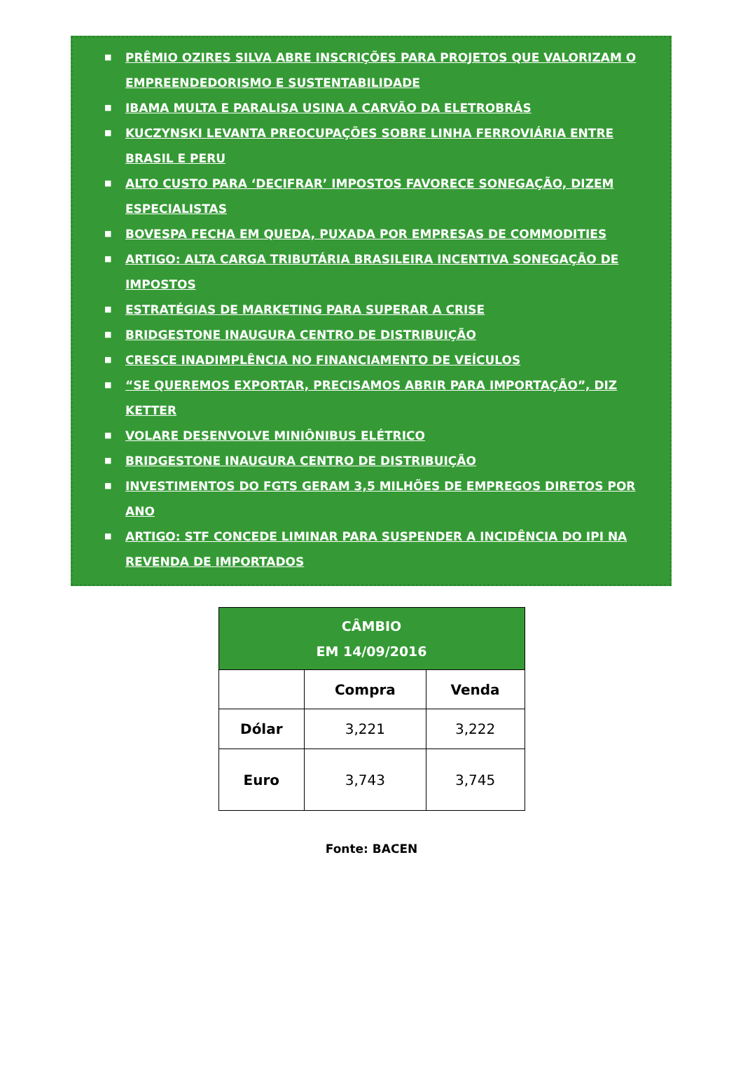■ PRÊMIO OZIRES SILVA ABRE INSCRIÇÕES PARA PROJETOS QUE VALORIZAM O EMPREENDEDORISMO E SUSTENTABILIDADE
■ IBAMA MULTA E PARALISA USINA A CARVÃO DA ELETROBRÁS
■ KUCZYNSKI LEVANTA PREOCUPAÇÕES SOBRE LINHA FERROVIÁRIA ENTRE BRASIL E PERU
■ ALTO CUSTO PARA ‘DECIFRAR’ IMPOSTOS FAVORECE SONEGAÇÃO, DIZEM ESPECIALISTAS
■ BOVESPA FECHA EM QUEDA, PUXADA POR EMPRESAS DE COMMODITIES
■ ARTIGO: ALTA CARGA TRIBUTÁRIA BRASILEIRA INCENTIVA SONEGAÇÃO DE IMPOSTOS
■ ESTRATÉGIAS DE MARKETING PARA SUPERAR A CRISE
■ BRIDGESTONE INAUGURA CENTRO DE DISTRIBUIÇÃO
■ CRESCE INADIMPLÊNCIA NO FINANCIAMENTO DE VEÍCULOS
■ “SE QUEREMOS EXPORTAR, PRECISAMOS ABRIR PARA IMPORTAÇÃO”, DIZ KETTER
■ VOLARE DESENVOLVE MINIÔNIBUS ELÉTRICO
■ BRIDGESTONE INAUGURA CENTRO DE DISTRIBUIÇÃO
■ INVESTIMENTOS DO FGTS GERAM 3,5 MILHÕES DE EMPREGOS DIRETOS POR ANO
■ ARTIGO: STF CONCEDE LIMINAR PARA SUSPENDER A INCIDÊNCIA DO IPI NA REVENDA DE IMPORTADOS
| CÂMBIO EM 14/09/2016 | | |
| --- | --- | --- |
| | Compra | Venda |
| Dólar | 3,221 | 3,222 |
| Euro | 3,743 | 3,745 |
Fonte: BACEN